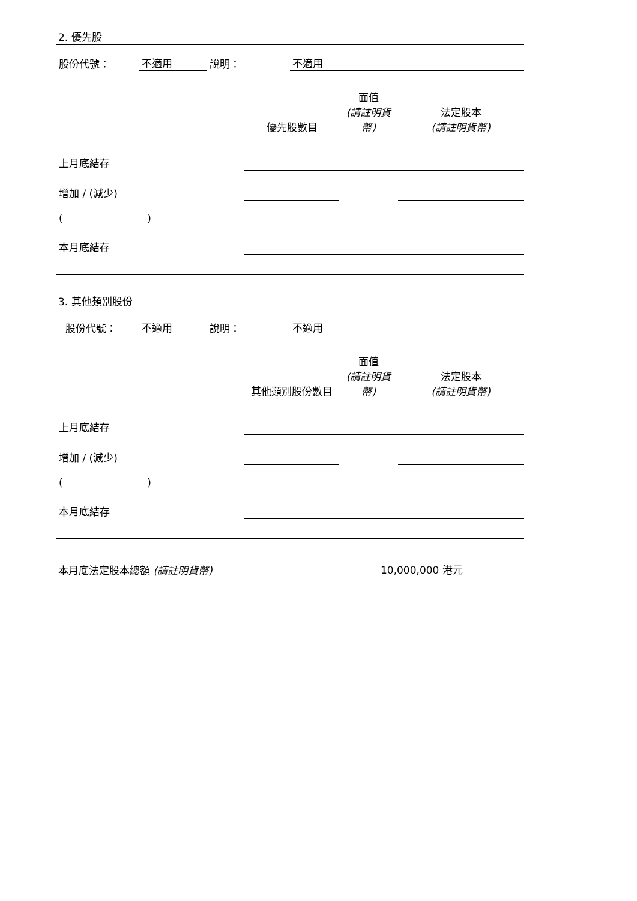2. 優先股
| 股份代號： | 不適用 | 說明： | 不適用 |
| | 優先股數目 | 面值 (請註明貨幣) | 法定股本 (請註明貨幣) |
| 上月底結存 | | | |
| 增加 / (減少) | | | |
| ( ) | | | |
| 本月底結存 | | | |
3. 其他類別股份
| 股份代號： | 不適用 | 說明： | 不適用 |
| | 其他類別股份數目 | 面值 (請註明貨幣) | 法定股本 (請註明貨幣) |
| 上月底結存 | | | |
| 增加 / (減少) | | | |
| ( ) | | | |
| 本月底結存 | | | |
| 本月底法定股本總額 (請註明貨幣) | 10,000,000 港元 |